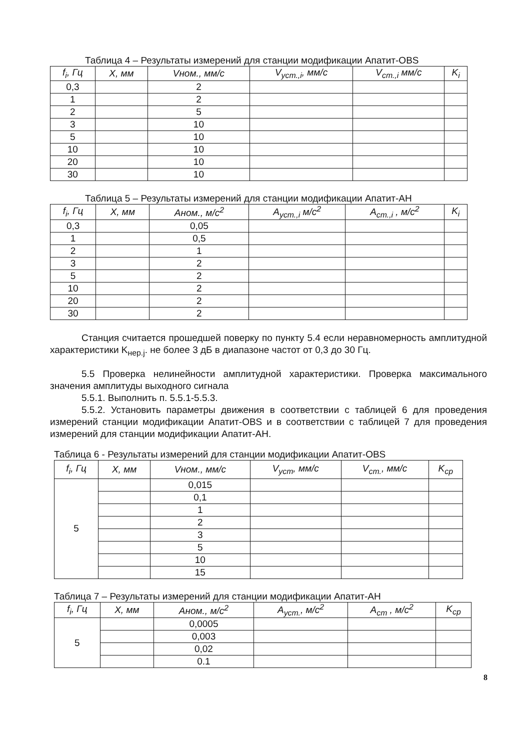Таблица 4 – Результаты измерений для станции модификации Апатит-OBS
| f<sub>i</sub>, Гц | X, мм | Vном., мм/с | V<sub>уст.,i</sub>, мм/с | V<sub>ст.,i</sub> мм/с | K<sub>i</sub> |
| --- | --- | --- | --- | --- | --- |
| 0,3 | | 2 | | | |
| 1 | | 2 | | | |
| 2 | | 5 | | | |
| 3 | | 10 | | | |
| 5 | | 10 | | | |
| 10 | | 10 | | | |
| 20 | | 10 | | | |
| 30 | | 10 | | | |
Таблица 5 – Результаты измерений для станции модификации Апатит-АН
| f<sub>i</sub>, Гц | X, мм | Аном., м/с<sup>2</sup> | A<sub>уст.,i</sub> м/с<sup>2</sup> | A<sub>ст.,i</sub> , м/с<sup>2</sup> | K<sub>i</sub> |
| --- | --- | --- | --- | --- | --- |
| 0,3 | | 0,05 | | | |
| 1 | | 0,5 | | | |
| 2 | | 1 | | | |
| 3 | | 2 | | | |
| 5 | | 2 | | | |
| 10 | | 2 | | | |
| 20 | | 2 | | | |
| 30 | | 2 | | | |
Станция считается прошедшей поверку по пункту 5.4 если неравномерность амплитудной характеристики K<sub>нер.j</sub>. не более 3 дБ в диапазоне частот от 0,3 до 30 Гц.
5.5 Проверка нелинейности амплитудной характеристики. Проверка максимального значения амплитуды выходного сигнала
5.5.1. Выполнить п. 5.5.1-5.5.3.
5.5.2. Установить параметры движения в соответствии с таблицей 6 для проведения измерений станции модификации Апатит-OBS и в соответствии с таблицей 7 для проведения измерений для станции модификации Апатит-АН.
Таблица 6 - Результаты измерений для станции модификации Апатит-OBS
| f<sub>i</sub>, Гц | X, мм | Vном., мм/с | V<sub>уст</sub>, мм/с | V<sub>ст.</sub>, мм/с | K<sub>ср</sub> |
| --- | --- | --- | --- | --- | --- |
| 5 | | 0,015 | | | |
| | | 0,1 | | | |
| | | 1 | | | |
| | | 2 | | | |
| | | 3 | | | |
| | | 5 | | | |
| | | 10 | | | |
| | | 15 | | | |
Таблица 7 – Результаты измерений для станции модификации Апатит-АН
| f<sub>i</sub>, Гц | X, мм | Аном., м/с<sup>2</sup> | A<sub>уст.</sub>, м/с<sup>2</sup> | A<sub>ст</sub> , м/с<sup>2</sup> | K<sub>ср</sub> |
| --- | --- | --- | --- | --- | --- |
| 5 | | 0,0005 | | | |
| | | 0,003 | | | |
| | | 0,02 | | | |
| | | 0.1 | | | |
8